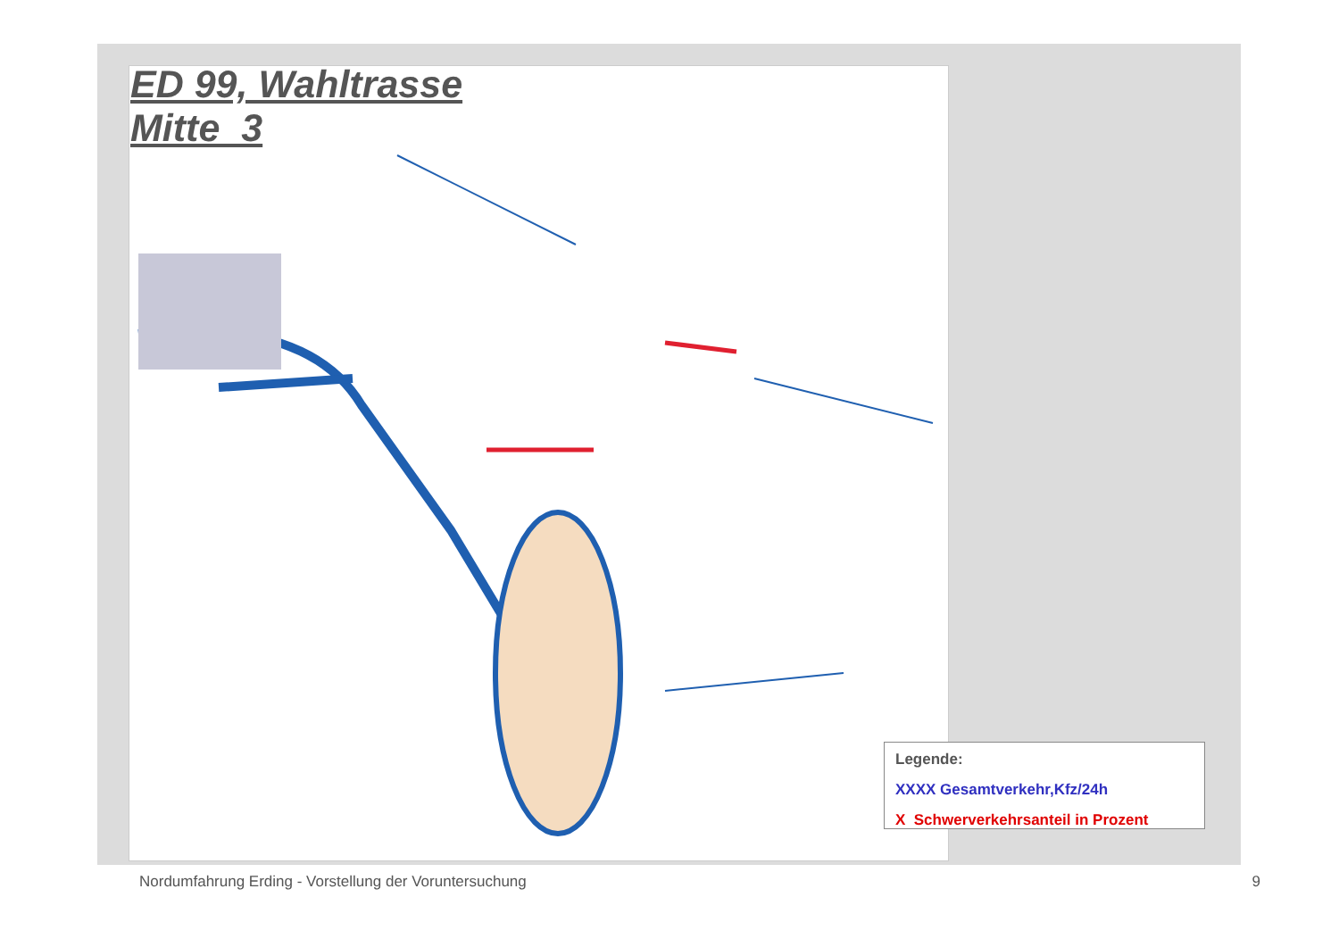ED 99, Wahltrasse Mitte_3
Legende:
XXXX Gesamtverkehr,Kfz/24h
X Schwerverkehrsanteil in Prozent
Nordumfahrung Erding - Vorstellung der Voruntersuchung
9